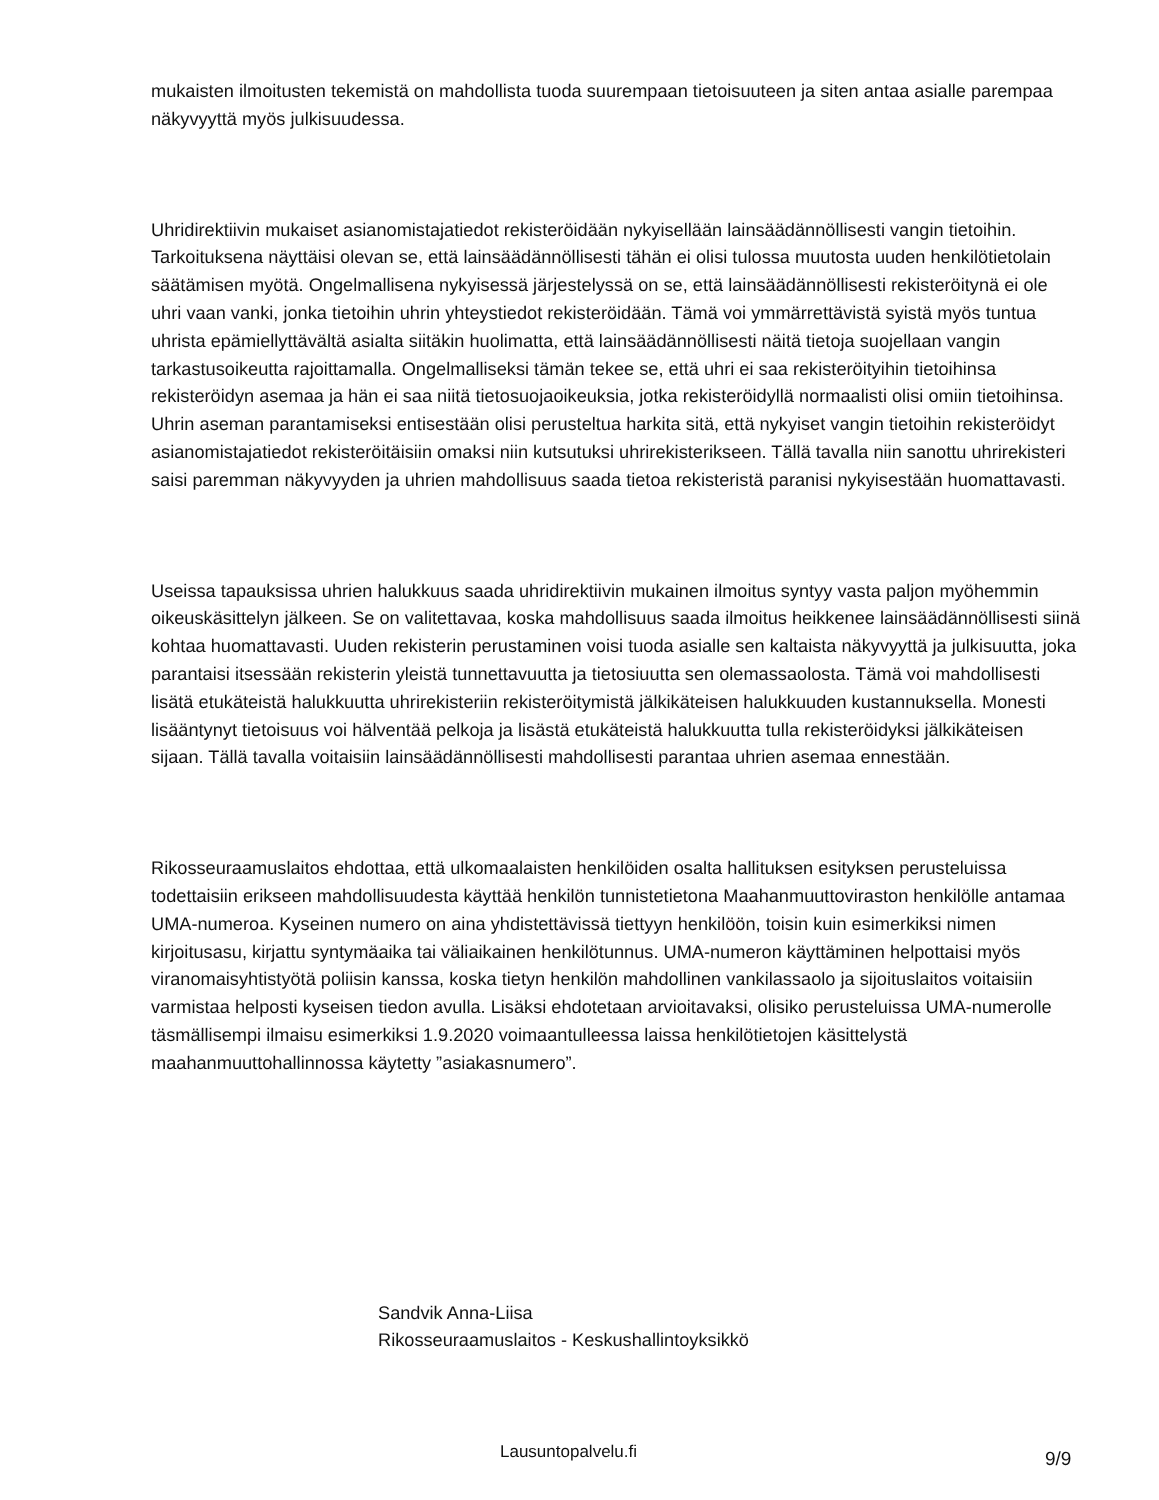mukaisten ilmoitusten tekemistä on mahdollista tuoda suurempaan tietoisuuteen ja siten antaa asialle parempaa näkyvyyttä myös julkisuudessa.
Uhridirektiivin mukaiset asianomistajatiedot rekisteröidään nykyisellään lainsäädännöllisesti vangin tietoihin. Tarkoituksena näyttäisi olevan se, että lainsäädännöllisesti tähän ei olisi tulossa muutosta uuden henkilötietolain säätämisen myötä. Ongelmallisena nykyisessä järjestelyssä on se, että lainsäädännöllisesti rekisteröitynä ei ole uhri vaan vanki, jonka tietoihin uhrin yhteystiedot rekisteröidään. Tämä voi ymmärrettävistä syistä myös tuntua uhrista epämiellyttävältä asialta siitäkin huolimatta, että lainsäädännöllisesti näitä tietoja suojellaan vangin tarkastusoikeutta rajoittamalla. Ongelmalliseksi tämän tekee se, että uhri ei saa rekisteröityihin tietoihinsa rekisteröidyn asemaa ja hän ei saa niitä tietosuojaoikeuksia, jotka rekisteröidyllä normaalisti olisi omiin tietoihinsa. Uhrin aseman parantamiseksi entisestään olisi perusteltua harkita sitä, että nykyiset vangin tietoihin rekisteröidyt asianomistajatiedot rekisteröitäisiin omaksi niin kutsutuksi uhrirekisterikseen. Tällä tavalla niin sanottu uhrirekisteri saisi paremman näkyvyyden ja uhrien mahdollisuus saada tietoa rekisteristä paranisi nykyisestään huomattavasti.
Useissa tapauksissa uhrien halukkuus saada uhridirektiivin mukainen ilmoitus syntyy vasta paljon myöhemmin oikeuskäsittelyn jälkeen. Se on valitettavaa, koska mahdollisuus saada ilmoitus heikkenee lainsäädännöllisesti siinä kohtaa huomattavasti. Uuden rekisterin perustaminen voisi tuoda asialle sen kaltaista näkyvyyttä ja julkisuutta, joka parantaisi itsessään rekisterin yleistä tunnettavuutta ja tietosiuutta sen olemassaolosta. Tämä voi mahdollisesti lisätä etukäteistä halukkuutta uhrirekisteriin rekisteröitymistä jälkikäteisen halukkuuden kustannuksella. Monesti lisääntynyt tietoisuus voi hälventää pelkoja ja lisästä etukäteistä halukkuutta tulla rekisteröidyksi jälkikäteisen sijaan. Tällä tavalla voitaisiin lainsäädännöllisesti mahdollisesti parantaa uhrien asemaa ennestään.
Rikosseuraamuslaitos ehdottaa, että ulkomaalaisten henkilöiden osalta hallituksen esityksen perusteluissa todettaisiin erikseen mahdollisuudesta käyttää henkilön tunnistetietona Maahanmuuttoviraston henkilölle antamaa UMA-numeroa. Kyseinen numero on aina yhdistettävissä tiettyyn henkilöön, toisin kuin esimerkiksi nimen kirjoitusasu, kirjattu syntymäaika tai väliaikainen henkilötunnus. UMA-numeron käyttäminen helpottaisi myös viranomaisyhtistyötä poliisin kanssa, koska tietyn henkilön mahdollinen vankilassaolo ja sijoituslaitos voitaisiin varmistaa helposti kyseisen tiedon avulla. Lisäksi ehdotetaan arvioitavaksi, olisiko perusteluissa UMA-numerolle täsmällisempi ilmaisu esimerkiksi 1.9.2020 voimaantulleessa laissa henkilötietojen käsittelystä maahanmuuttohallinnossa käytetty ”asiakasnumero”.
Sandvik Anna-Liisa
Rikosseuraamuslaitos - Keskushallintoyksikkö
Lausuntopalvelu.fi 9/9